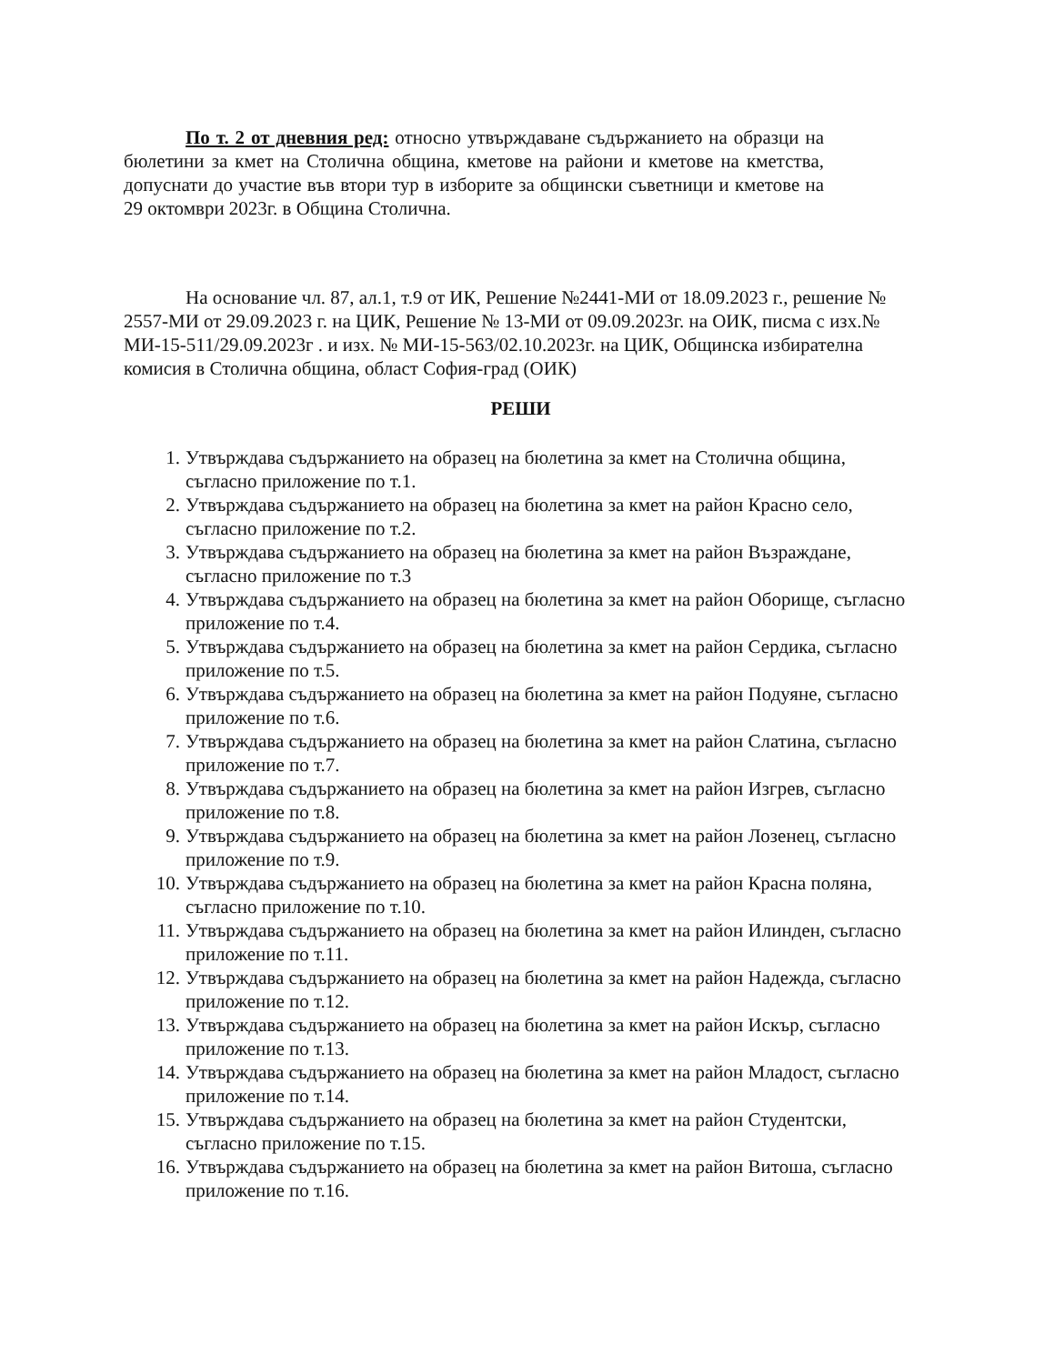По т. 2 от дневния ред: относно утвърждаване съдържанието на образци на бюлетини за кмет на Столична община, кметове на райони и кметове на кметства, допуснати до участие във втори тур в изборите за общински съветници и кметове на 29 октомври 2023г. в Община Столична.
На основание чл. 87, ал.1, т.9 от ИК, Решение №2441-МИ от 18.09.2023 г., решение № 2557-МИ от 29.09.2023 г. на ЦИК, Решение № 13-МИ от 09.09.2023г. на ОИК, писма с изх.№ МИ-15-511/29.09.2023г . и изх. № МИ-15-563/02.10.2023г. на ЦИК, Общинска избирателна комисия в Столична община, област София-град (ОИК)
РЕШИ
1. Утвърждава съдържанието на образец на бюлетина за кмет на Столична община, съгласно приложение по т.1.
2. Утвърждава съдържанието на образец на бюлетина за кмет на район Красно село, съгласно приложение по т.2.
3. Утвърждава съдържанието на образец на бюлетина за кмет на район Възраждане, съгласно приложение по т.3
4. Утвърждава съдържанието на образец на бюлетина за кмет на район Оборище, съгласно приложение по т.4.
5. Утвърждава съдържанието на образец на бюлетина за кмет на район Сердика, съгласно приложение по т.5.
6. Утвърждава съдържанието на образец на бюлетина за кмет на район Подуяне, съгласно приложение по т.6.
7. Утвърждава съдържанието на образец на бюлетина за кмет на район Слатина, съгласно приложение по т.7.
8. Утвърждава съдържанието на образец на бюлетина за кмет на район Изгрев, съгласно приложение по т.8.
9. Утвърждава съдържанието на образец на бюлетина за кмет на район Лозенец, съгласно приложение по т.9.
10. Утвърждава съдържанието на образец на бюлетина за кмет на район Красна поляна, съгласно приложение по т.10.
11. Утвърждава съдържанието на образец на бюлетина за кмет на район Илинден, съгласно приложение по т.11.
12. Утвърждава съдържанието на образец на бюлетина за кмет на район Надежда, съгласно приложение по т.12.
13. Утвърждава съдържанието на образец на бюлетина за кмет на район Искър, съгласно приложение по т.13.
14. Утвърждава съдържанието на образец на бюлетина за кмет на район Младост, съгласно приложение по т.14.
15. Утвърждава съдържанието на образец на бюлетина за кмет на район Студентски, съгласно приложение по т.15.
16. Утвърждава съдържанието на образец на бюлетина за кмет на район Витоша, съгласно приложение по т.16.